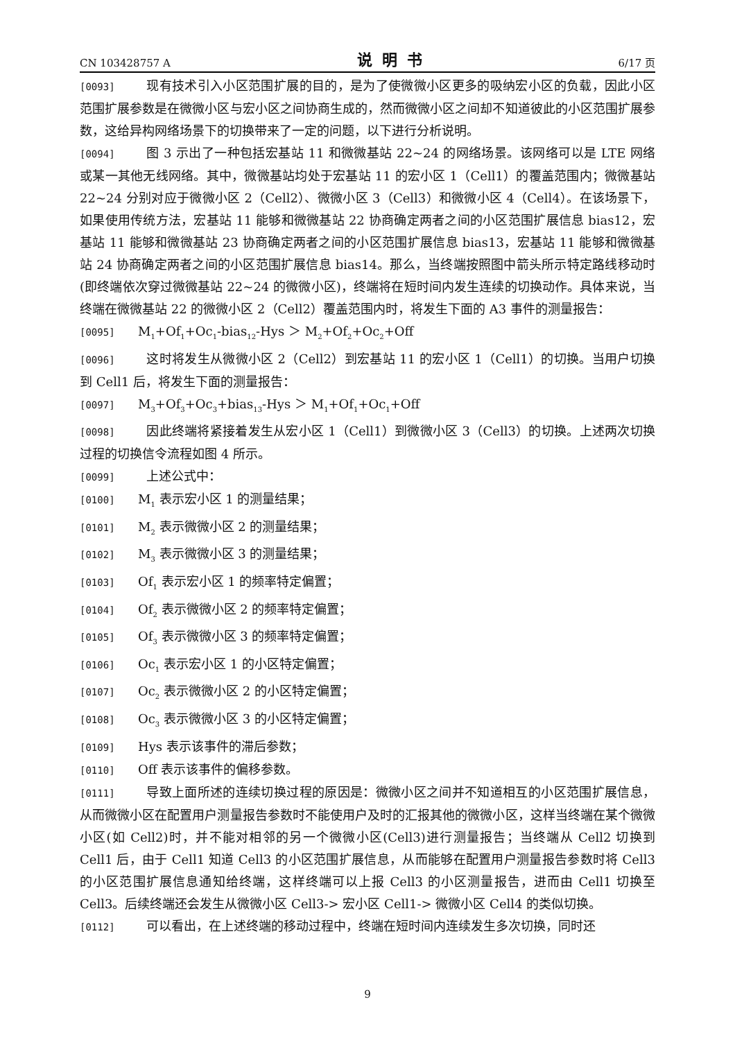CN 103428757 A 说明书 6/17 页
[0093] 现有技术引入小区范围扩展的目的，是为了使微微小区更多的吸纳宏小区的负载，因此小区范围扩展参数是在微微小区与宏小区之间协商生成的，然而微微小区之间却不知道彼此的小区范围扩展参数，这给异构网络场景下的切换带来了一定的问题，以下进行分析说明。
[0094] 图 3 示出了一种包括宏基站 11 和微微基站 22~24 的网络场景。该网络可以是 LTE 网络或某一其他无线网络。其中，微微基站均处于宏基站 11 的宏小区 1（Cell1）的覆盖范围内；微微基站 22~24 分别对应于微微小区 2（Cell2）、微微小区 3（Cell3）和微微小区 4（Cell4）。在该场景下，如果使用传统方法，宏基站 11 能够和微微基站 22 协商确定两者之间的小区范围扩展信息 bias12，宏基站 11 能够和微微基站 23 协商确定两者之间的小区范围扩展信息 bias13，宏基站 11 能够和微微基站 24 协商确定两者之间的小区范围扩展信息 bias14。那么，当终端按照图中箭头所示特定路线移动时(即终端依次穿过微微基站 22~24 的微微小区)，终端将在短时间内发生连续的切换动作。具体来说，当终端在微微基站 22 的微微小区 2（Cell2）覆盖范围内时，将发生下面的 A3 事件的测量报告：
[0095] M<sub>1</sub>+Of<sub>1</sub>+Oc<sub>1</sub>-bias<sub>12</sub>-Hys ＞ M<sub>2</sub>+Of<sub>2</sub>+Oc<sub>2</sub>+Off
[0096] 这时将发生从微微小区 2（Cell2）到宏基站 11 的宏小区 1（Cell1）的切换。当用户切换到 Cell1 后，将发生下面的测量报告：
[0097] M<sub>3</sub>+Of<sub>3</sub>+Oc<sub>3</sub>+bias<sub>13</sub>-Hys ＞ M<sub>1</sub>+Of<sub>1</sub>+Oc<sub>1</sub>+Off
[0098] 因此终端将紧接着发生从宏小区 1（Cell1）到微微小区 3（Cell3）的切换。上述两次切换过程的切换信令流程如图 4 所示。
[0099] 上述公式中：
[0100] M<sub>1</sub> 表示宏小区 1 的测量结果；
[0101] M<sub>2</sub> 表示微微小区 2 的测量结果；
[0102] M<sub>3</sub> 表示微微小区 3 的测量结果；
[0103] Of<sub>1</sub> 表示宏小区 1 的频率特定偏置；
[0104] Of<sub>2</sub> 表示微微小区 2 的频率特定偏置；
[0105] Of<sub>3</sub> 表示微微小区 3 的频率特定偏置；
[0106] Oc<sub>1</sub> 表示宏小区 1 的小区特定偏置；
[0107] Oc<sub>2</sub> 表示微微小区 2 的小区特定偏置；
[0108] Oc<sub>3</sub> 表示微微小区 3 的小区特定偏置；
[0109] Hys 表示该事件的滞后参数；
[0110] Off 表示该事件的偏移参数。
[0111] 导致上面所述的连续切换过程的原因是：微微小区之间并不知道相互的小区范围扩展信息，从而微微小区在配置用户测量报告参数时不能使用户及时的汇报其他的微微小区，这样当终端在某个微微小区(如 Cell2)时，并不能对相邻的另一个微微小区(Cell3)进行测量报告；当终端从 Cell2 切换到 Cell1 后，由于 Cell1 知道 Cell3 的小区范围扩展信息，从而能够在配置用户测量报告参数时将 Cell3 的小区范围扩展信息通知给终端，这样终端可以上报 Cell3 的小区测量报告，进而由 Cell1 切换至 Cell3。后续终端还会发生从微微小区 Cell3-> 宏小区 Cell1-> 微微小区 Cell4 的类似切换。
[0112] 可以看出，在上述终端的移动过程中，终端在短时间内连续发生多次切换，同时还
9